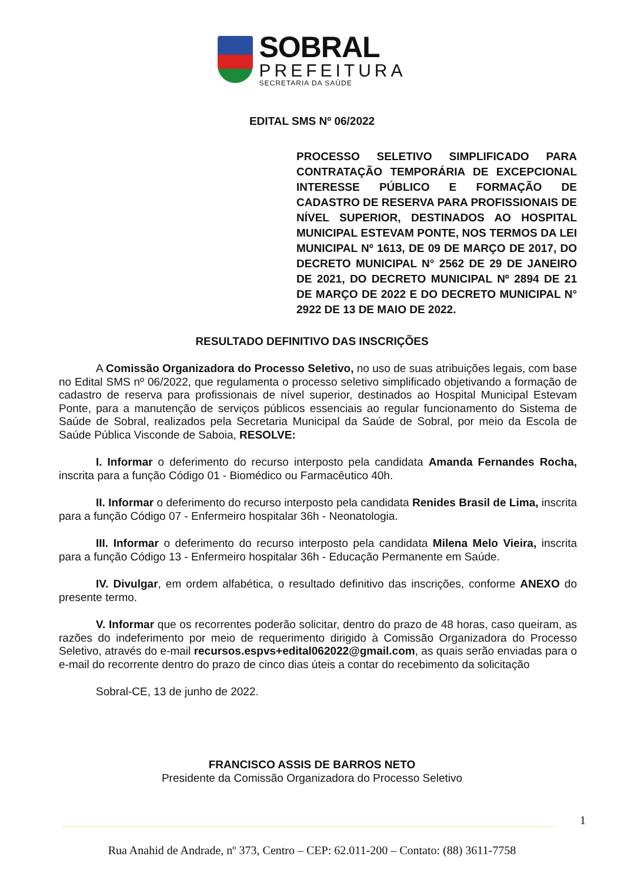SOBRAL
PREFEITURA
SECRETARIA DA SAÚDE
EDITAL SMS Nº 06/2022
PROCESSO SELETIVO SIMPLIFICADO PARA CONTRATAÇÃO TEMPORÁRIA DE EXCEPCIONAL INTERESSE PÚBLICO E FORMAÇÃO DE CADASTRO DE RESERVA PARA PROFISSIONAIS DE NÍVEL SUPERIOR, DESTINADOS AO HOSPITAL MUNICIPAL ESTEVAM PONTE, NOS TERMOS DA LEI MUNICIPAL Nº 1613, DE 09 DE MARÇO DE 2017, DO DECRETO MUNICIPAL N° 2562 DE 29 DE JANEIRO DE 2021, DO DECRETO MUNICIPAL Nº 2894 DE 21 DE MARÇO DE 2022 E DO DECRETO MUNICIPAL N° 2922 DE 13 DE MAIO DE 2022.
RESULTADO DEFINITIVO DAS INSCRIÇÕES
A Comissão Organizadora do Processo Seletivo, no uso de suas atribuições legais, com base no Edital SMS nº 06/2022, que regulamenta o processo seletivo simplificado objetivando a formação de cadastro de reserva para profissionais de nível superior, destinados ao Hospital Municipal Estevam Ponte, para a manutenção de serviços públicos essenciais ao regular funcionamento do Sistema de Saúde de Sobral, realizados pela Secretaria Municipal da Saúde de Sobral, por meio da Escola de Saúde Pública Visconde de Saboia, RESOLVE:
I. Informar o deferimento do recurso interposto pela candidata Amanda Fernandes Rocha, inscrita para a função Código 01 - Biomédico ou Farmacêutico 40h.
II. Informar o deferimento do recurso interposto pela candidata Renides Brasil de Lima, inscrita para a função Código 07 - Enfermeiro hospitalar 36h - Neonatologia.
III. Informar o deferimento do recurso interposto pela candidata Milena Melo Vieira, inscrita para a função Código 13 - Enfermeiro hospitalar 36h - Educação Permanente em Saúde.
IV. Divulgar, em ordem alfabética, o resultado definitivo das inscrições, conforme ANEXO do presente termo.
V. Informar que os recorrentes poderão solicitar, dentro do prazo de 48 horas, caso queiram, as razões do indeferimento por meio de requerimento dirigido à Comissão Organizadora do Processo Seletivo, através do e-mail recursos.espvs+edital062022@gmail.com, as quais serão enviadas para o e-mail do recorrente dentro do prazo de cinco dias úteis a contar do recebimento da solicitação
Sobral-CE, 13 de junho de 2022.
FRANCISCO ASSIS DE BARROS NETO
Presidente da Comissão Organizadora do Processo Seletivo
1
Rua Anahid de Andrade, nº 373, Centro – CEP: 62.011-200 – Contato: (88) 3611-7758